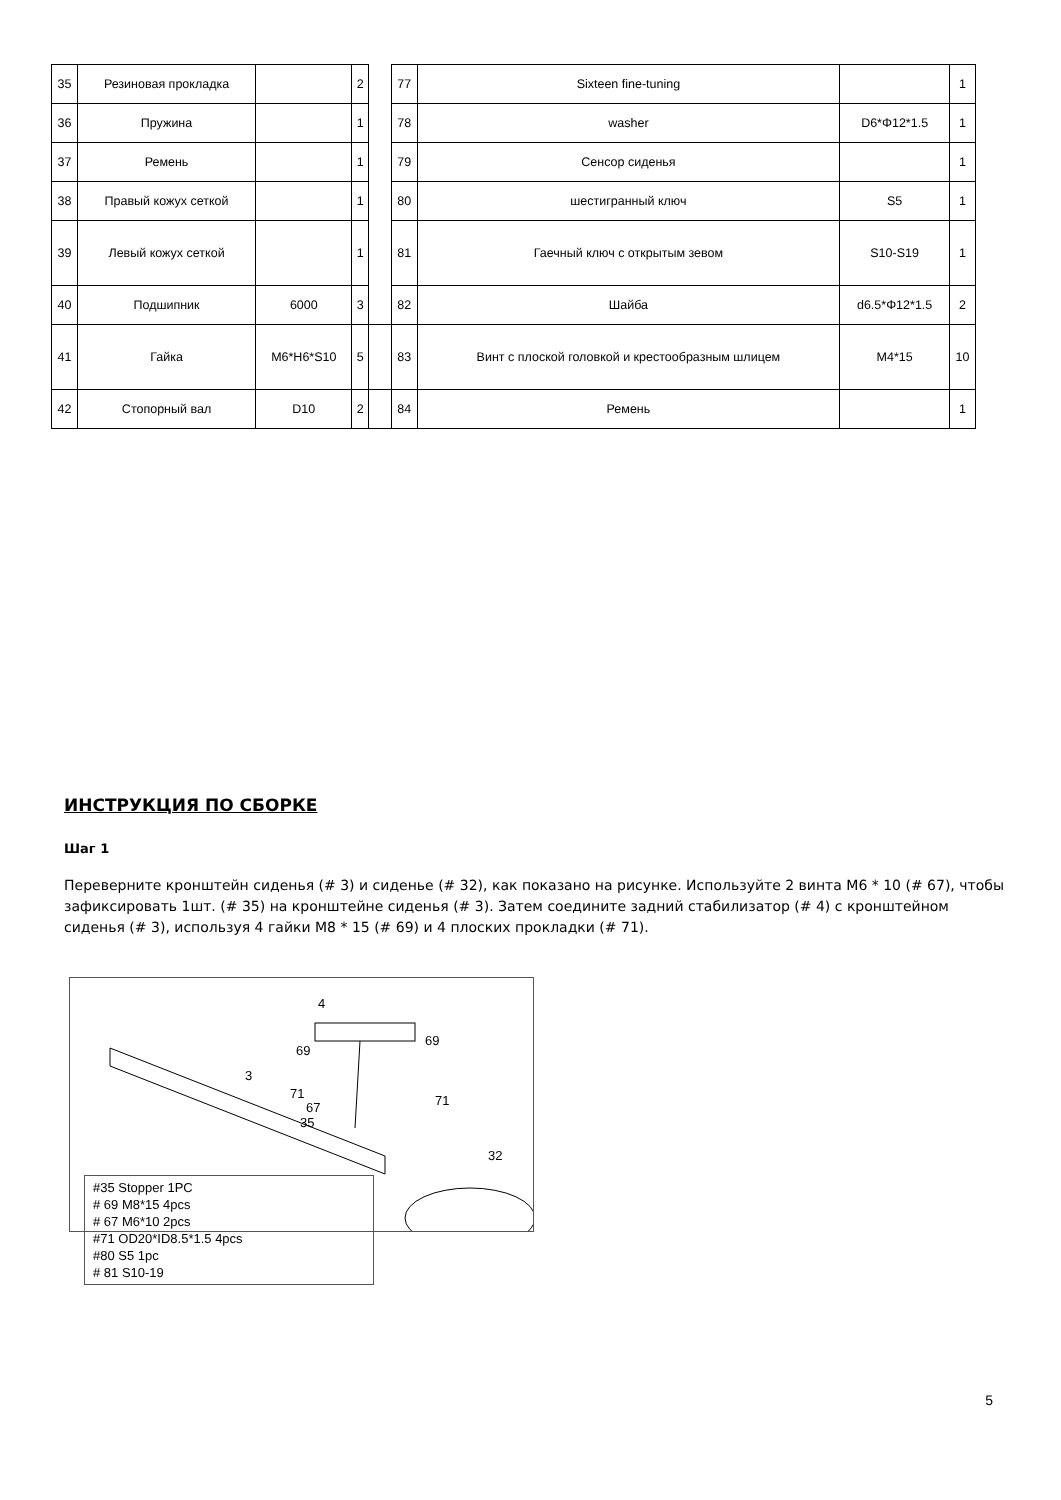| 35 | Резиновая прокладка | | 2 | | 77 | Sixteen fine-tuning | | 1 |
| 36 | Пружина | | 1 | | 78 | washer | D6*Φ12*1.5 | 1 |
| 37 | Ремень | | 1 | | 79 | Сенсор сиденья | | 1 |
| 38 | Правый кожух сеткой | | 1 | | 80 | шестигранный ключ | S5 | 1 |
| 39 | Левый кожух сеткой | | 1 | | 81 | Гаечный ключ с открытым зевом | S10-S19 | 1 |
| 40 | Подшипник | 6000 | 3 | | 82 | Шайба | d6.5*Φ12*1.5 | 2 |
| 41 | Гайка | M6*H6*S10 | 5 | | 83 | Винт с плоской головкой и крестообразным шлицем | M4*15 | 10 |
| 42 | Стопорный вал | D10 | 2 | | 84 | Ремень | | 1 |
ИНСТРУКЦИЯ ПО СБОРКЕ
Шаг 1
Переверните кронштейн сиденья (# 3) и сиденье (# 32), как показано на рисунке. Используйте 2 винта M6 * 10 (# 67), чтобы зафиксировать 1шт. (# 35) на кронштейне сиденья (# 3). Затем соедините задний стабилизатор (# 4) с кронштейном сиденья (# 3), используя 4 гайки M8 * 15 (# 69) и 4 плоских прокладки (# 71).
4
69
69
3
71 71 67
35
32
#35 Stopper 1PC
# 69 M8*15 4pcs
# 67 M6*10 2pcs
#71 OD20*ID8.5*1.5 4pcs
#80 S5 1pc
# 81 S10-19
5